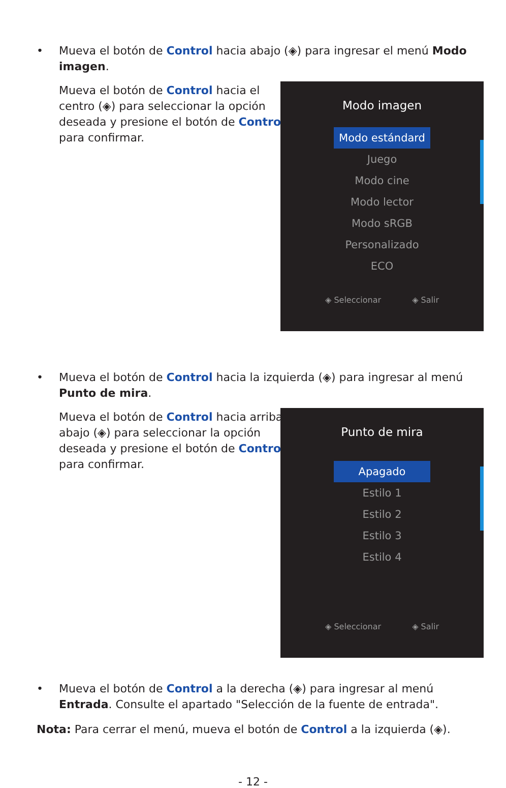•
Mueva el botón de Control hacia abajo (◈) para ingresar el menú Modo imagen.
Mueva el botón de Control hacia el centro (◈) para seleccionar la opción deseada y presione el botón de Control para confirmar.
Modo imagen
Modo estándard
Juego
Modo cine
Modo lector
Modo sRGB
Personalizado
ECO
◈ Seleccionar ◈ Salir
•
Mueva el botón de Control hacia la izquierda (◈) para ingresar al menú Punto de mira.
Mueva el botón de Control hacia arriba/ abajo (◈) para seleccionar la opción deseada y presione el botón de Control para confirmar.
Punto de mira
Apagado
Estilo 1
Estilo 2
Estilo 3
Estilo 4
◈ Seleccionar ◈ Salir
•
Mueva el botón de Control a la derecha (◈) para ingresar al menú Entrada. Consulte el apartado "Selección de la fuente de entrada".
Nota: Para cerrar el menú, mueva el botón de Control a la izquierda (◈).
- 12 -